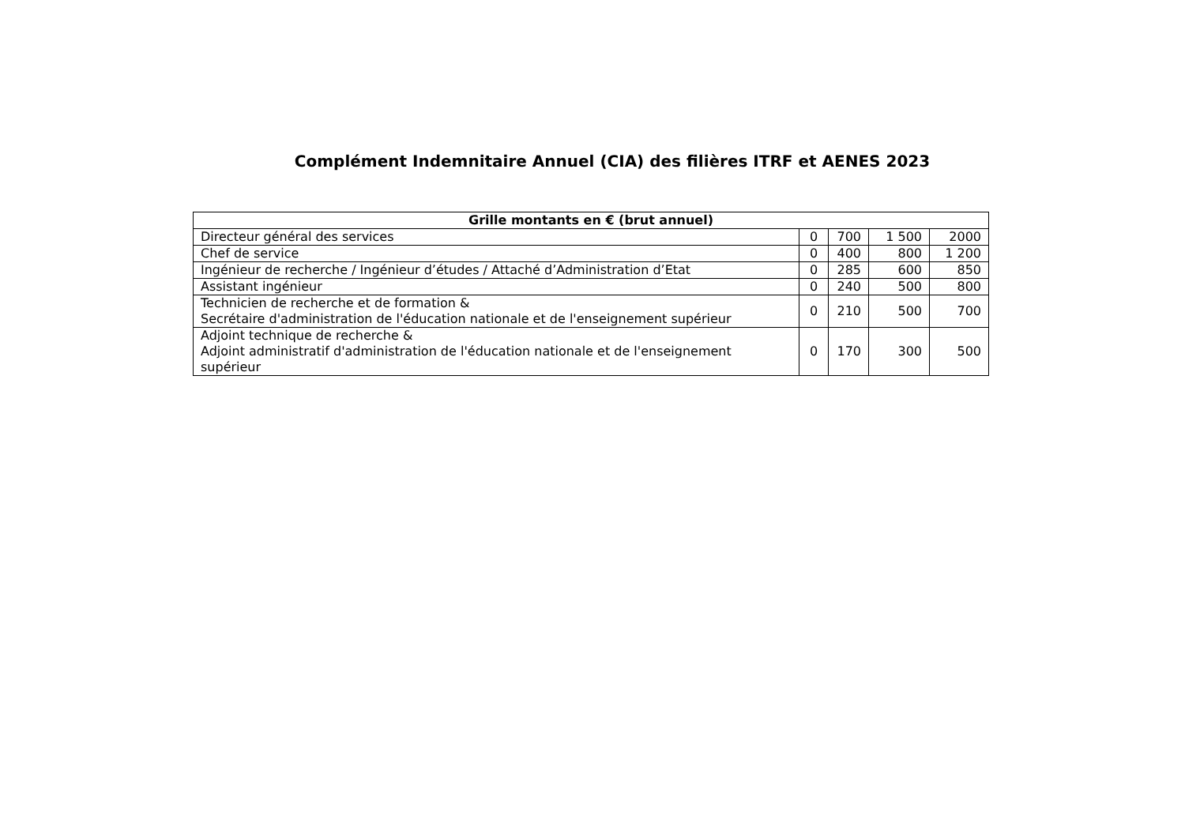Complément Indemnitaire Annuel (CIA) des filières ITRF et AENES 2023
| Grille montants en € (brut annuel) | | | | |
| --- | --- | --- | --- | --- |
| Directeur général des services | 0 | 700 | 1 500 | 2000 |
| Chef de service | 0 | 400 | 800 | 1 200 |
| Ingénieur de recherche / Ingénieur d’études / Attaché d’Administration d’Etat | 0 | 285 | 600 | 850 |
| Assistant ingénieur | 0 | 240 | 500 | 800 |
| Technicien de recherche et de formation & Secrétaire d'administration de l'éducation nationale et de l'enseignement supérieur | 0 | 210 | 500 | 700 |
| Adjoint technique de recherche & Adjoint administratif d'administration de l'éducation nationale et de l'enseignement supérieur | 0 | 170 | 300 | 500 |